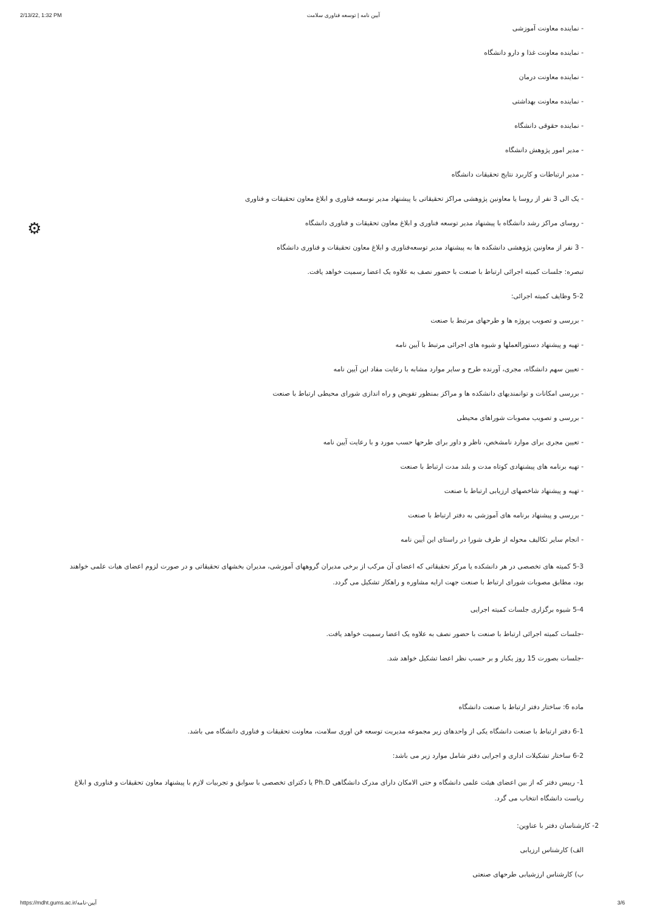2/13/22, 1:32 PM آیین نامه | توسعه فناوری سلامت
⚙
- نماینده معاونت آموزشی
- نماینده معاونت غذا و دارو دانشگاه
- نماینده معاونت درمان
- نماینده معاونت بهداشتی
- نماینده حقوقی دانشگاه
- مدیر امور پژوهش دانشگاه
- مدیر ارتباطات و کاربرد نتایج تحقیقات دانشگاه
- یک الی 3 نفر از روسا یا معاونین پژوهشی مراکز تحقیقاتی با پیشنهاد مدیر توسعه فناوری و ابلاغ معاون تحقیقات و فناوری
- روسای مراکز رشد دانشگاه با پیشنهاد مدیر توسعه فناوری و ابلاغ معاون تحقیقات و فناوری دانشگاه
- 3 نفر از معاونین پژوهشی دانشکده ها به پیشنهاد مدیر توسعه‌فناوری و ابلاغ معاون تحقیقات و فناوری دانشگاه
تبصره: جلسات کمیته اجرائی ارتباط با صنعت با حضور نصف به علاوه یک اعضا رسمیت خواهد یافت.
5-2 وظایف کمیته اجرائی:
- بررسی و تصویب پروژه ها و طرحهای مرتبط با صنعت
- تهیه و پیشنهاد دستورالعملها و شیوه های اجرائی مرتبط با آیین نامه
- تعیین سهم دانشگاه، مجری، آورنده طرح و سایر موارد مشابه با رعایت مفاد این آیین نامه
- بررسی امکانات و توانمندیهای دانشکده ها و مراکز بمنظور تفویض و راه اندازی شورای محیطی ارتباط با صنعت
- بررسی و تصویب مصوبات شوراهای محیطی
- تعیین مجری برای موارد نامشخص، ناظر و داور برای طرحها حسب مورد و با رعایت آیین نامه
- تهیه برنامه های پیشنهادی کوتاه مدت و بلند مدت ارتباط با صنعت
- تهیه و پیشنهاد شاخصهای ارزیابی ارتباط با صنعت
- بررسی و پیشنهاد برنامه های آموزشی به دفتر ارتباط با صنعت
- انجام سایر تکالیف محوله از طرف شورا در راستای این آیین نامه
5-3 کمیته های تخصصی در هر دانشکده یا مرکز تحقیقاتی که اعضای آن مرکب از برخی مدیران گروههای آموزشی، مدیران بخشهای تحقیقاتی و در صورت لزوم اعضای هیات علمی خواهند بود، مطابق مصوبات شورای ارتباط با صنعت جهت ارایه مشاوره و راهکار تشکیل می گردد.
5-4 شیوه برگزاری جلسات کمیته اجرایی
-جلسات کمیته اجرائی ارتباط با صنعت با حضور نصف به علاوه یک اعضا رسمیت خواهد یافت.
-جلسات بصورت 15 روز یکبار و بر حسب نظر اعضا تشکیل خواهد شد.
ماده 6: ساختار دفتر ارتباط با صنعت دانشگاه
6-1 دفتر ارتباط با صنعت دانشگاه یکی از واحدهای زیر مجموعه مدیریت توسعه فن اوری سلامت، معاونت تحقیقات و فناوری دانشگاه می باشد.
6-2 ساختار تشکیلات اداری و اجرایی دفتر شامل موارد زیر می باشد:
1- رییس دفتر که از بین اعضای هیئت علمی دانشگاه و حتی الامکان دارای مدرک دانشگاهی Ph.D یا دکترای تخصصی با سوابق و تجربیات لازم با پیشنهاد معاون تحقیقات و فناوری و ابلاغ ریاست دانشگاه انتخاب می گرد.
2- کارشناسان دفتر با عناوین:
الف) کارشناس ارزیابی
ب) کارشناس ارزشیابی طرحهای صنعتی
https://mdht.gums.ac.ir/آیین-نامه 3/6